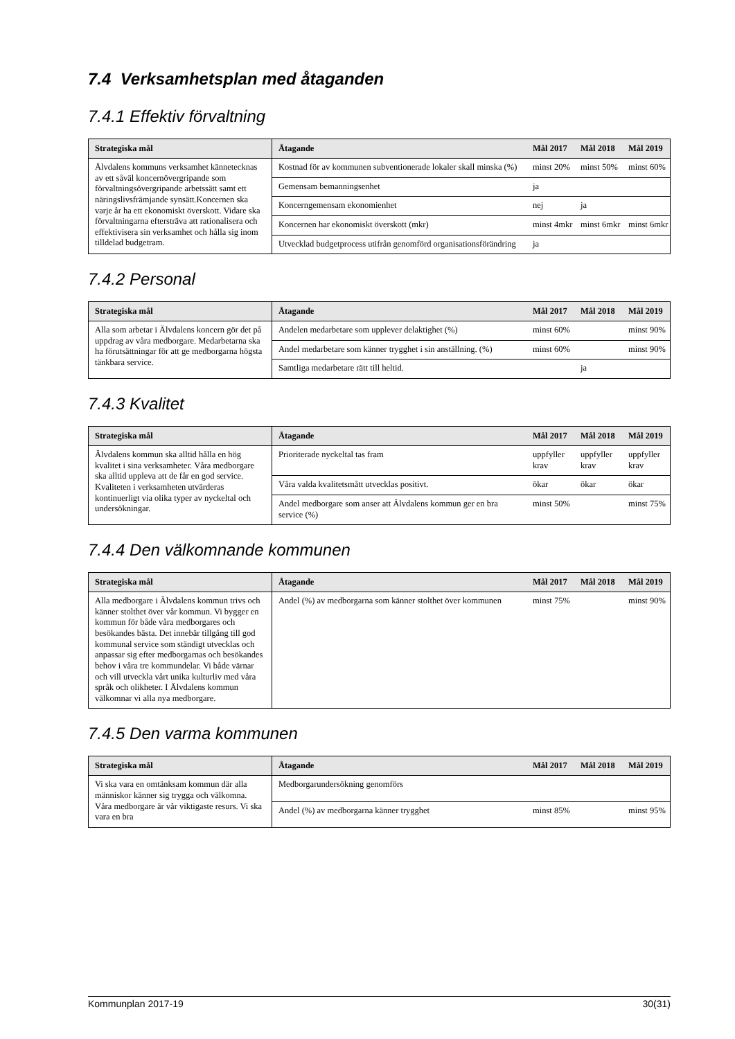7.4 Verksamhetsplan med åtaganden
7.4.1 Effektiv förvaltning
| Strategiska mål | Åtagande | Mål 2017 | Mål 2018 | Mål 2019 |
| --- | --- | --- | --- | --- |
| Älvdalens kommuns verksamhet kännetecknas av ett såväl koncernövergripande som förvaltningsövergripande arbetssätt samt ett näringslivsfrämjande synsätt.Koncernen ska varje år ha ett ekonomiskt överskott. Vidare ska förvaltningarna eftersträva att rationalisera och effektivisera sin verksamhet och hålla sig inom tilldelad budgetram. | Kostnad för av kommunen subventionerade lokaler skall minska (%) | minst 20% | minst 50% | minst 60% |
| | Gemensam bemanningsenhet | ja | | |
| | Koncerngemensam ekonomienhet | nej | ja | |
| | Koncernen har ekonomiskt överskott (mkr) | minst 4mkr | minst 6mkr | minst 6mkr |
| | Utvecklad budgetprocess utifrån genomförd organisationsförändring | ja | | |
7.4.2 Personal
| Strategiska mål | Åtagande | Mål 2017 | Mål 2018 | Mål 2019 |
| --- | --- | --- | --- | --- |
| Alla som arbetar i Älvdalens koncern gör det på uppdrag av våra medborgare. Medarbetarna ska ha förutsättningar för att ge medborgarna högsta tänkbara service. | Andelen medarbetare som upplever delaktighet (%) | minst 60% | | minst 90% |
| | Andel medarbetare som känner trygghet i sin anställning. (%) | minst 60% | | minst 90% |
| | Samtliga medarbetare rätt till heltid. | | ja | |
7.4.3 Kvalitet
| Strategiska mål | Åtagande | Mål 2017 | Mål 2018 | Mål 2019 |
| --- | --- | --- | --- | --- |
| Älvdalens kommun ska alltid hålla en hög kvalitet i sina verksamheter. Våra medborgare ska alltid uppleva att de får en god service. Kvaliteten i verksamheten utvärderas kontinuerligt via olika typer av nyckeltal och undersökningar. | Prioriterade nyckeltal tas fram | uppfyller krav | uppfyller krav | uppfyller krav |
| | Våra valda kvalitetsmått utvecklas positivt. | ökar | ökar | ökar |
| | Andel medborgare som anser att Älvdalens kommun ger en bra service (%) | minst 50% | | minst 75% |
7.4.4 Den välkomnande kommunen
| Strategiska mål | Åtagande | Mål 2017 | Mål 2018 | Mål 2019 |
| --- | --- | --- | --- | --- |
| Alla medborgare i Älvdalens kommun trivs och känner stolthet över vår kommun. Vi bygger en kommun för både våra medborgares och besökandes bästa. Det innebär tillgång till god kommunal service som ständigt utvecklas och anpassar sig efter medborgarnas och besökandes behov i våra tre kommundelar. Vi både värnar och vill utveckla vårt unika kulturliv med våra språk och olikheter. I Älvdalens kommun välkomnar vi alla nya medborgare. | Andel (%) av medborgarna som känner stolthet över kommunen | minst 75% | | minst 90% |
7.4.5 Den varma kommunen
| Strategiska mål | Åtagande | Mål 2017 | Mål 2018 | Mål 2019 |
| --- | --- | --- | --- | --- |
| Vi ska vara en omtänksam kommun där alla människor känner sig trygga och välkomna. Våra medborgare är vår viktigaste resurs. Vi ska vara en bra | Medborgarundersökning genomförs | | | |
| | Andel (%) av medborgarna känner trygghet | minst 85% | | minst 95% |
Kommunplan 2017-19 30(31)